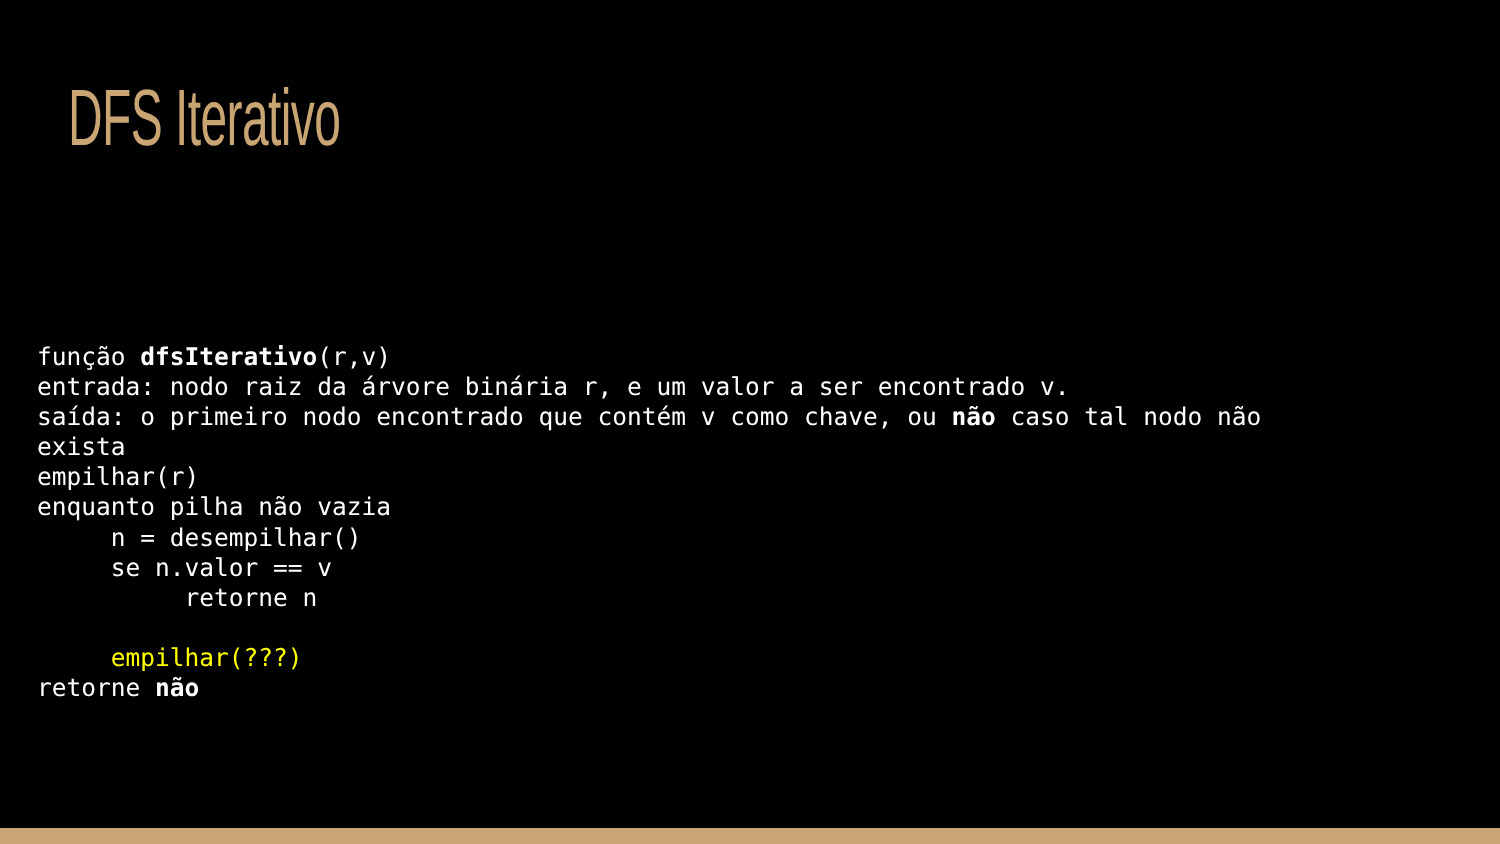DFS Iterativo
função dfsIterativo(r,v)
entrada: nodo raiz da árvore binária r, e um valor a ser encontrado v.
saída: o primeiro nodo encontrado que contém v como chave, ou não caso tal nodo não
exista
empilhar(r)
enquanto pilha não vazia
     n = desempilhar()
     se n.valor == v
          retorne n

     empilhar(???)
retorne não